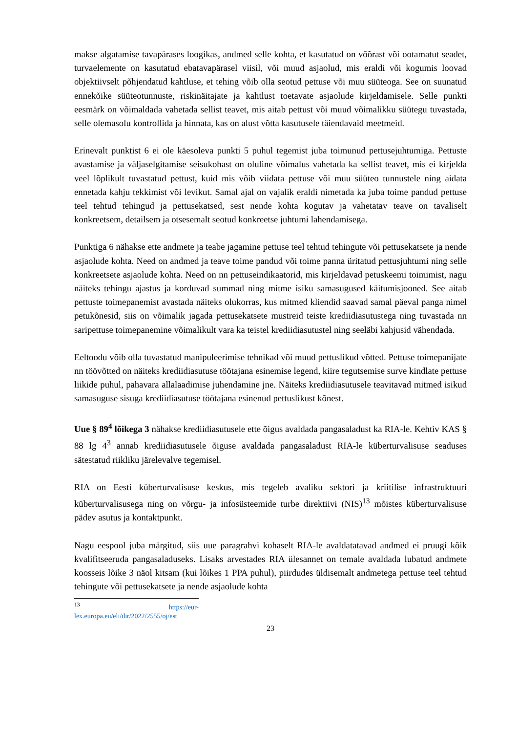makse algatamise tavapärases loogikas, andmed selle kohta, et kasutatud on võõrast või ootamatut seadet, turvaelemente on kasutatud ebatavapärasel viisil, või muud asjaolud, mis eraldi või kogumis loovad objektiivselt põhjendatud kahtluse, et tehing võib olla seotud pettuse või muu süüteoga. See on suunatud ennekõike süüteotunnuste, riskinäitajate ja kahtlust toetavate asjaolude kirjeldamisele. Selle punkti eesmärk on võimaldada vahetada sellist teavet, mis aitab pettust või muud võimalikku süütegu tuvastada, selle olemasolu kontrollida ja hinnata, kas on alust võtta kasutusele täiendavaid meetmeid.
Erinevalt punktist 6 ei ole käesoleva punkti 5 puhul tegemist juba toimunud pettusejuhtumiga. Pettuste avastamise ja väljaselgitamise seisukohast on oluline võimalus vahetada ka sellist teavet, mis ei kirjelda veel lõplikult tuvastatud pettust, kuid mis võib viidata pettuse või muu süüteo tunnustele ning aidata ennetada kahju tekkimist või levikut. Samal ajal on vajalik eraldi nimetada ka juba toime pandud pettuse teel tehtud tehingud ja pettusekatsed, sest nende kohta kogutav ja vahetatav teave on tavaliselt konkreetsem, detailsem ja otsesemalt seotud konkreetse juhtumi lahendamisega.
Punktiga 6 nähakse ette andmete ja teabe jagamine pettuse teel tehtud tehingute või pettusekatsete ja nende asjaolude kohta. Need on andmed ja teave toime pandud või toime panna üritatud pettusjuhtumi ning selle konkreetsete asjaolude kohta. Need on nn pettuseindikaatorid, mis kirjeldavad petuskeemi toimimist, nagu näiteks tehingu ajastus ja korduvad summad ning mitme isiku samasugused käitumisjooned. See aitab pettuste toimepanemist avastada näiteks olukorras, kus mitmed kliendid saavad samal päeval panga nimel petukõnesid, siis on võimalik jagada pettusekatsete mustreid teiste krediidiasutustega ning tuvastada nn saripettuse toimepanemine võimalikult vara ka teistel krediidiasutustel ning seeläbi kahjusid vähendada.
Eeltoodu võib olla tuvastatud manipuleerimise tehnikad või muud pettuslikud võtted. Pettuse toimepanijate nn töövõtted on näiteks krediidiasutuse töötajana esinemise legend, kiire tegutsemise surve kindlate pettuse liikide puhul, pahavara allalaadimise juhendamine jne. Näiteks krediidiasutusele teavitavad mitmed isikud samasuguse sisuga krediidiasutuse töötajana esinenud pettuslikust kõnest.
Uue § 89<sup>4</sup> lõikega 3 nähakse krediidiasutusele ette õigus avaldada pangasaladust ka RIA-le. Kehtiv KAS § 88 lg 4<sup>3</sup> annab krediidiasutusele õiguse avaldada pangasaladust RIA-le küberturvalisuse seaduses sätestatud riikliku järelevalve tegemisel.
RIA on Eesti küberturvalisuse keskus, mis tegeleb avaliku sektori ja kriitilise infrastruktuuri küberturvalisusega ning on võrgu- ja infosüsteemide turbe direktiivi (NIS)<sup>13</sup> mõistes küberturvalisuse pädev asutus ja kontaktpunkt.
Nagu eespool juba märgitud, siis uue paragrahvi kohaselt RIA-le avaldatatavad andmed ei pruugi kõik kvalifitseeruda pangasaladuseks. Lisaks arvestades RIA ülesannet on temale avaldada lubatud andmete koosseis lõike 3 näol kitsam (kui lõikes 1 PPA puhul), piirdudes üldisemalt andmetega pettuse teel tehtud tehingute või pettusekatsete ja nende asjaolude kohta
<sup>13</sup> https://eur-lex.europa.eu/eli/dir/2022/2555/oj/est
23